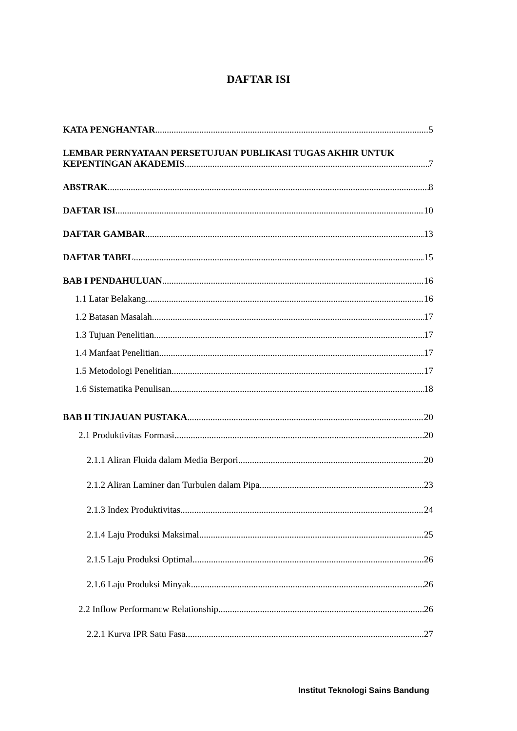DAFTAR ISI
KATA PENGHANTAR 5
LEMBAR PERNYATAAN PERSETUJUAN PUBLIKASI TUGAS AKHIR UNTUK
KEPENTINGAN AKADEMIS 7
ABSTRAK 8
DAFTAR ISI 10
DAFTAR GAMBAR 13
DAFTAR TABEL 15
BAB I PENDAHULUAN 16
1.1 Latar Belakang 16
1.2 Batasan Masalah 17
1.3 Tujuan Penelitian 17
1.4 Manfaat Penelitian 17
1.5 Metodologi Penelitian 17
1.6 Sistematika Penulisan 18
BAB II TINJAUAN PUSTAKA 20
2.1 Produktivitas Formasi 20
2.1.1 Aliran Fluida dalam Media Berpori 20
2.1.2 Aliran Laminer dan Turbulen dalam Pipa 23
2.1.3 Index Produktivitas 24
2.1.4 Laju Produksi Maksimal 25
2.1.5 Laju Produksi Optimal 26
2.1.6 Laju Produksi Minyak 26
2.2 Inflow Performancw Relationship 26
2.2.1 Kurva IPR Satu Fasa 27
Institut Teknologi Sains Bandung